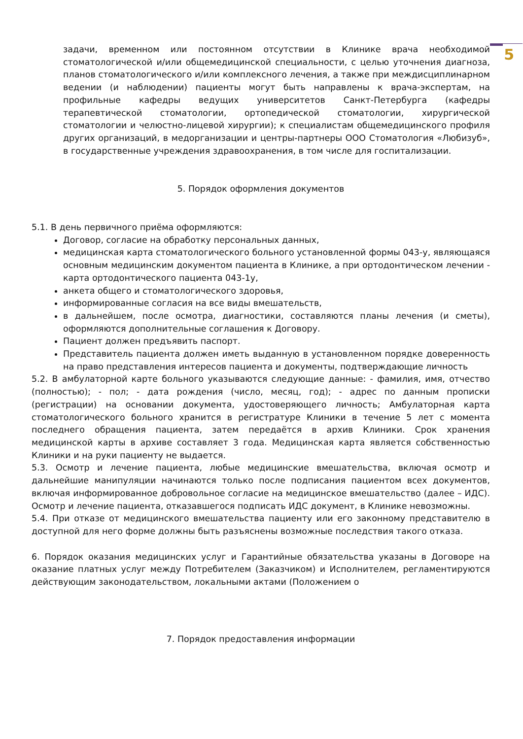5
задачи, временном или постоянном отсутствии в Клинике врача необходимой стоматологической и/или общемедицинской специальности, с целью уточнения диагноза, планов стоматологического и/или комплексного лечения, а также при междисциплинарном ведении (и наблюдении) пациенты могут быть направлены к врача-экспертам, на профильные кафедры ведущих университетов Санкт-Петербурга (кафедры терапевтической стоматологии, ортопедической стоматологии, хирургической стоматологии и челюстно-лицевой хирургии); к специалистам общемедицинского профиля других организаций, в медорганизации и центры-партнеры ООО Стоматология «Любизуб», в государственные учреждения здравоохранения, в том числе для госпитализации.
5. Порядок оформления документов
5.1. В день первичного приёма оформляются:
Договор, согласие на обработку персональных данных,
медицинская карта стоматологического больного установленной формы 043-у, являющаяся основным медицинским документом пациента в Клинике, а при ортодонтическом лечении - карта ортодонтического пациента 043-1у,
анкета общего и стоматологического здоровья,
информированные согласия на все виды вмешательств,
в дальнейшем, после осмотра, диагностики, составляются планы лечения (и сметы), оформляются дополнительные соглашения к Договору.
Пациент должен предъявить паспорт.
Представитель пациента должен иметь выданную в установленном порядке доверенность на право представления интересов пациента и документы, подтверждающие личность
5.2. В амбулаторной карте больного указываются следующие данные: - фамилия, имя, отчество (полностью); - пол; - дата рождения (число, месяц, год); - адрес по данным прописки (регистрации) на основании документа, удостоверяющего личность; Амбулаторная карта стоматологического больного хранится в регистратуре Клиники в течение 5 лет с момента последнего обращения пациента, затем передаётся в архив Клиники. Срок хранения медицинской карты в архиве составляет 3 года. Медицинская карта является собственностью Клиники и на руки пациенту не выдается.
5.3. Осмотр и лечение пациента, любые медицинские вмешательства, включая осмотр и дальнейшие манипуляции начинаются только после подписания пациентом всех документов, включая информированное добровольное согласие на медицинское вмешательство (далее – ИДС). Осмотр и лечение пациента, отказавшегося подписать ИДС документ, в Клинике невозможны.
5.4. При отказе от медицинского вмешательства пациенту или его законному представителю в доступной для него форме должны быть разъяснены возможные последствия такого отказа.
6. Порядок оказания медицинских услуг и Гарантийные обязательства указаны в Договоре на оказание платных услуг между Потребителем (Заказчиком) и Исполнителем, регламентируются действующим законодательством, локальными актами (Положением о
7. Порядок предоставления информации